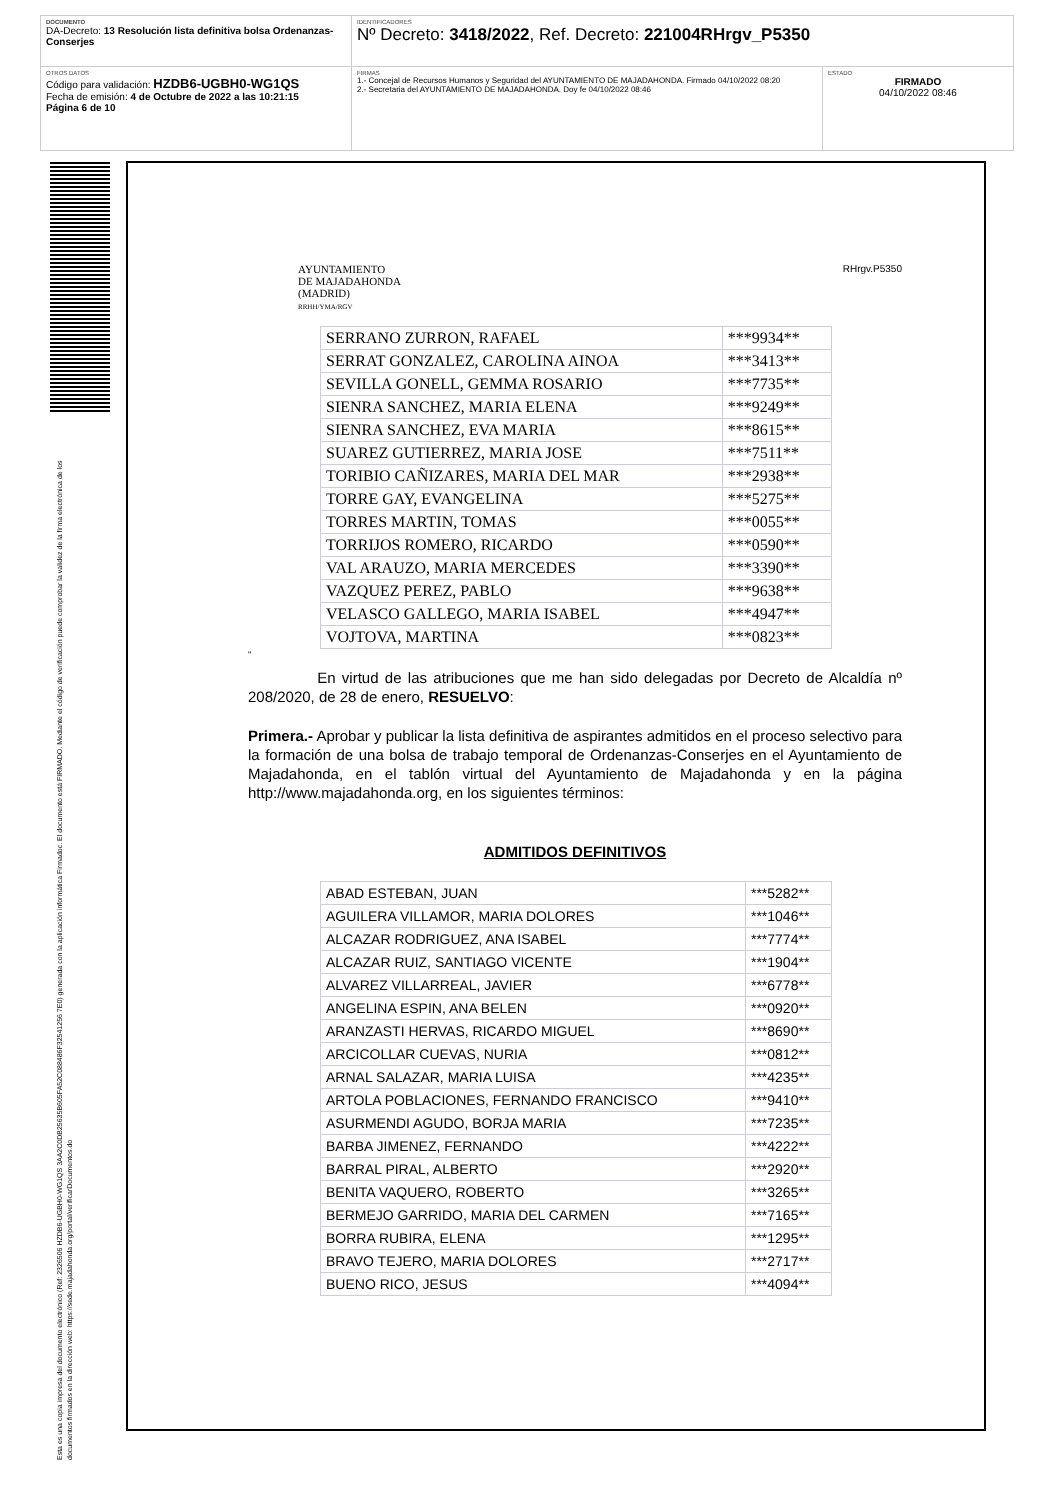| DOCUMENTO DA-Decreto: 13 Resolución lista definitiva bolsa Ordenanzas-Conserjes | IDENTIFICADORES Nº Decreto: 3418/2022 , Ref. Decreto: 221004RHrgv_P5350 | |
| OTROS DATOS Código para validación: HZDB6-UGBH0-WG1QS Fecha de emisión: 4 de Octubre de 2022 a las 10:21:15 Página 6 de 10 | FIRMAS 1.- Concejal de Recursos Humanos y Seguridad del AYUNTAMIENTO DE MAJADAHONDA. Firmado 04/10/2022 08:20 2.- Secretaria del AYUNTAMIENTO DE MAJADAHONDA. Doy fe 04/10/2022 08:46 | ESTADO FIRMADO 04/10/2022 08:46 |
Esta es una copia impresa del documento electrónico (Ref: 2326506 HZDB6-UGBH0-WG1QS 3AA2C0DB25635B605FA52C088486F32541256 7E0) generada con la aplicación informática Firmadoc. El documento está FIRMADO. Mediante el código de verificación puede comprobar la validez de la firma electrónica de los documentos firmados en la dirección web: https://sede.majadahonda.org/portal/verificarDocumentos.do
AYUNTAMIENTO
DE MAJADAHONDA
(MADRID)
RRHH/YMA/RGV
RHrgv.P5350
| SERRANO ZURRON, RAFAEL | ***9934** |
| SERRAT GONZALEZ, CAROLINA AINOA | ***3413** |
| SEVILLA GONELL, GEMMA ROSARIO | ***7735** |
| SIENRA SANCHEZ, MARIA ELENA | ***9249** |
| SIENRA SANCHEZ, EVA MARIA | ***8615** |
| SUAREZ GUTIERREZ, MARIA JOSE | ***7511** |
| TORIBIO CAÑIZARES, MARIA DEL MAR | ***2938** |
| TORRE GAY, EVANGELINA | ***5275** |
| TORRES MARTIN, TOMAS | ***0055** |
| TORRIJOS ROMERO, RICARDO | ***0590** |
| VAL ARAUZO, MARIA MERCEDES | ***3390** |
| VAZQUEZ PEREZ, PABLO | ***9638** |
| VELASCO GALLEGO, MARIA ISABEL | ***4947** |
| VOJTOVA, MARTINA | ***0823** |
“
En virtud de las atribuciones que me han sido delegadas por Decreto de Alcaldía nº 208/2020, de 28 de enero, RESUELVO:
Primera.- Aprobar y publicar la lista definitiva de aspirantes admitidos en el proceso selectivo para la formación de una bolsa de trabajo temporal de Ordenanzas-Conserjes en el Ayuntamiento de Majadahonda, en el tablón virtual del Ayuntamiento de Majadahonda y en la página http://www.majadahonda.org, en los siguientes términos:
ADMITIDOS DEFINITIVOS
| ABAD ESTEBAN, JUAN | ***5282** |
| AGUILERA VILLAMOR, MARIA DOLORES | ***1046** |
| ALCAZAR RODRIGUEZ, ANA ISABEL | ***7774** |
| ALCAZAR RUIZ, SANTIAGO VICENTE | ***1904** |
| ALVAREZ VILLARREAL, JAVIER | ***6778** |
| ANGELINA ESPIN, ANA BELEN | ***0920** |
| ARANZASTI HERVAS, RICARDO MIGUEL | ***8690** |
| ARCICOLLAR CUEVAS, NURIA | ***0812** |
| ARNAL SALAZAR, MARIA LUISA | ***4235** |
| ARTOLA POBLACIONES, FERNANDO FRANCISCO | ***9410** |
| ASURMENDI AGUDO, BORJA MARIA | ***7235** |
| BARBA JIMENEZ, FERNANDO | ***4222** |
| BARRAL PIRAL, ALBERTO | ***2920** |
| BENITA VAQUERO, ROBERTO | ***3265** |
| BERMEJO GARRIDO, MARIA DEL CARMEN | ***7165** |
| BORRA RUBIRA, ELENA | ***1295** |
| BRAVO TEJERO, MARIA DOLORES | ***2717** |
| BUENO RICO, JESUS | ***4094** |